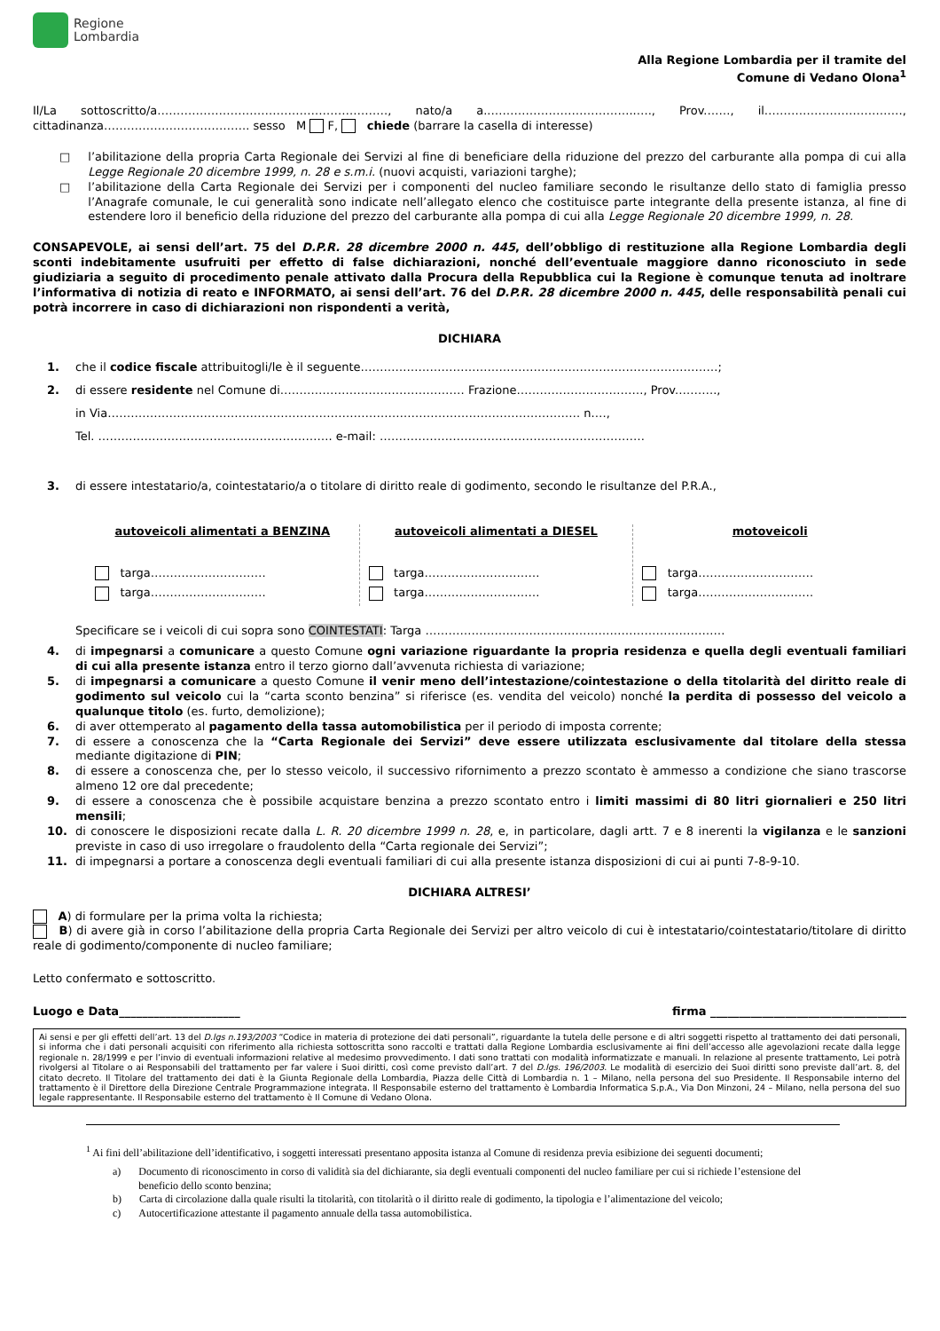Regione
Lombardia
Alla Regione Lombardia per il tramite del
Comune di Vedano Olona<sup>1</sup>
Il/La sottoscritto/a……………………………………………………, nato/a a..………………………………..…., Prov.……, il………………………………, cittadinanza……………………………….. sesso M F, chiede (barrare la casella di interesse)
□ l’abilitazione della propria Carta Regionale dei Servizi al fine di beneficiare della riduzione del prezzo del carburante alla pompa di cui alla Legge Regionale 20 dicembre 1999, n. 28 e s.m.i. (nuovi acquisti, variazioni targhe);
□ l’abilitazione della Carta Regionale dei Servizi per i componenti del nucleo familiare secondo le risultanze dello stato di famiglia presso l’Anagrafe comunale, le cui generalità sono indicate nell’allegato elenco che costituisce parte integrante della presente istanza, al fine di estendere loro il beneficio della riduzione del prezzo del carburante alla pompa di cui alla Legge Regionale 20 dicembre 1999, n. 28.
CONSAPEVOLE, ai sensi dell’art. 75 del D.P.R. 28 dicembre 2000 n. 445, dell’obbligo di restituzione alla Regione Lombardia degli sconti indebitamente usufruiti per effetto di false dichiarazioni, nonché dell’eventuale maggiore danno riconosciuto in sede giudiziaria a seguito di procedimento penale attivato dalla Procura della Repubblica cui la Regione è comunque tenuta ad inoltrare l’informativa di notizia di reato e INFORMATO, ai sensi dell’art. 76 del D.P.R. 28 dicembre 2000 n. 445, delle responsabilità penali cui potrà incorrere in caso di dichiarazioni non rispondenti a verità,
DICHIARA
1. che il codice fiscale attribuitogli/le è il seguente…………………………………………………………………………………;
2. di essere residente nel Comune di………………………………………… Frazione……………………………, Prov.……….,
in Via…………………………………………………………………………………………………………… n.…,
Tel. ……………………………………………………. e-mail: ……………………………………………………………
3. di essere intestatario/a, cointestatario/a o titolare di diritto reale di godimento, secondo le risultanze del P.R.A.,
autoveicoli alimentati a BENZINA
targa…………………………
targa…………………………
autoveicoli alimentati a DIESEL
targa…………………………
targa…………………………
motoveicoli
targa…………………………
targa…………………………
Specificare se i veicoli di cui sopra sono COINTESTATI: Targa ……………………………………………………………………
4. di impegnarsi a comunicare a questo Comune ogni variazione riguardante la propria residenza e quella degli eventuali familiari di cui alla presente istanza entro il terzo giorno dall’avvenuta richiesta di variazione;
5. di impegnarsi a comunicare a questo Comune il venir meno dell’intestazione/cointestazione o della titolarità del diritto reale di godimento sul veicolo cui la “carta sconto benzina” si riferisce (es. vendita del veicolo) nonché la perdita di possesso del veicolo a qualunque titolo (es. furto, demolizione);
6. di aver ottemperato al pagamento della tassa automobilistica per il periodo di imposta corrente;
7. di essere a conoscenza che la “Carta Regionale dei Servizi” deve essere utilizzata esclusivamente dal titolare della stessa mediante digitazione di PIN;
8. di essere a conoscenza che, per lo stesso veicolo, il successivo rifornimento a prezzo scontato è ammesso a condizione che siano trascorse almeno 12 ore dal precedente;
9. di essere a conoscenza che è possibile acquistare benzina a prezzo scontato entro i limiti massimi di 80 litri giornalieri e 250 litri mensili;
10. di conoscere le disposizioni recate dalla L. R. 20 dicembre 1999 n. 28, e, in particolare, dagli artt. 7 e 8 inerenti la vigilanza e le sanzioni previste in caso di uso irregolare o fraudolento della “Carta regionale dei Servizi”;
11. di impegnarsi a portare a conoscenza degli eventuali familiari di cui alla presente istanza disposizioni di cui ai punti 7-8-9-10.
DICHIARA ALTRESI’
A) di formulare per la prima volta la richiesta;
B) di avere già in corso l’abilitazione della propria Carta Regionale dei Servizi per altro veicolo di cui è intestatario/cointestatario/titolare di diritto reale di godimento/componente di nucleo familiare;
Letto confermato e sottoscritto.
Luogo e Data_____________________ firma __________________________________
Ai sensi e per gli effetti dell’art. 13 del D.lgs n.193/2003 “Codice in materia di protezione dei dati personali”, riguardante la tutela delle persone e di altri soggetti rispetto al trattamento dei dati personali, si informa che i dati personali acquisiti con riferimento alla richiesta sottoscritta sono raccolti e trattati dalla Regione Lombardia esclusivamente ai fini dell’accesso alle agevolazioni recate dalla legge regionale n. 28/1999 e per l’invio di eventuali informazioni relative al medesimo provvedimento. I dati sono trattati con modalità informatizzate e manuali. In relazione al presente trattamento, Lei potrà rivolgersi al Titolare o ai Responsabili del trattamento per far valere i Suoi diritti, così come previsto dall’art. 7 del D.lgs. 196/2003. Le modalità di esercizio dei Suoi diritti sono previste dall’art. 8, del citato decreto. Il Titolare del trattamento dei dati è la Giunta Regionale della Lombardia, Piazza delle Città di Lombardia n. 1 – Milano, nella persona del suo Presidente. Il Responsabile interno del trattamento è il Direttore della Direzione Centrale Programmazione integrata. Il Responsabile esterno del trattamento è Lombardia Informatica S.p.A., Via Don Minzoni, 24 – Milano, nella persona del suo legale rappresentante. Il Responsabile esterno del trattamento è Il Comune di Vedano Olona.
<sup>1</sup> Ai fini dell’abilitazione dell’identificativo, i soggetti interessati presentano apposita istanza al Comune di residenza previa esibizione dei seguenti documenti;
a) Documento di riconoscimento in corso di validità sia del dichiarante, sia degli eventuali componenti del nucleo familiare per cui si richiede l’estensione del beneficio dello sconto benzina;
b) Carta di circolazione dalla quale risulti la titolarità, con titolarità o il diritto reale di godimento, la tipologia e l’alimentazione del veicolo;
c) Autocertificazione attestante il pagamento annuale della tassa automobilistica.